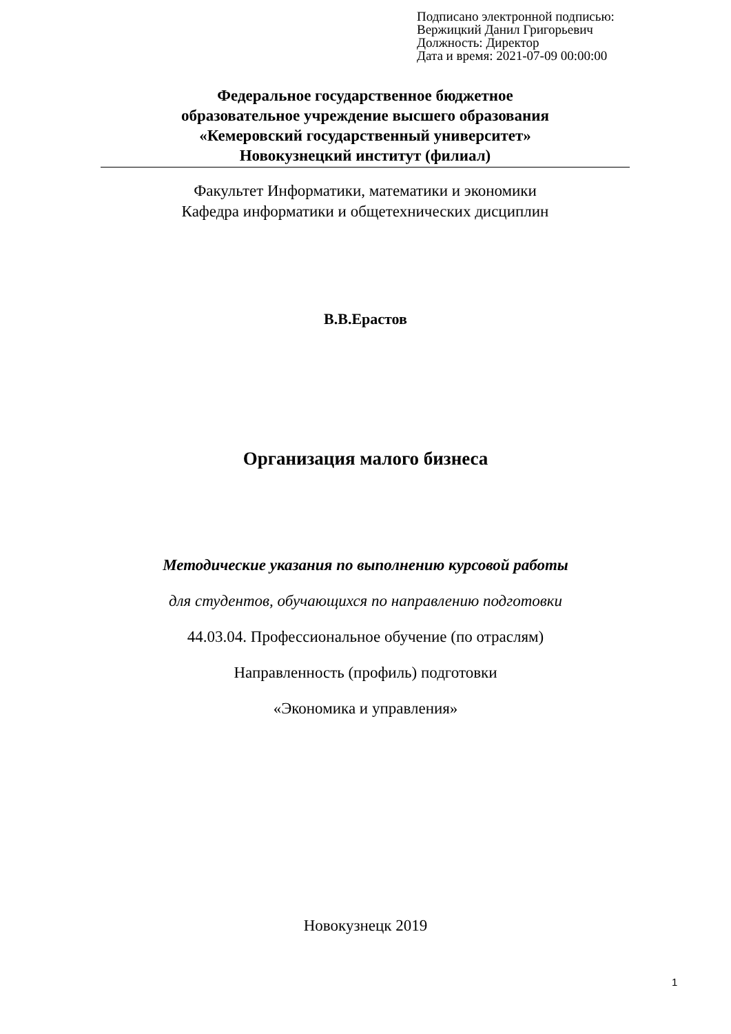Подписано электронной подписью:
Вержицкий Данил Григорьевич
Должность: Директор
Дата и время: 2021-07-09 00:00:00
Федеральное государственное бюджетное
образовательное учреждение высшего образования
«Кемеровский государственный университет»
Новокузнецкий институт (филиал)
Факультет Информатики, математики и экономики
Кафедра информатики и общетехнических дисциплин
В.В.Ерастов
Организация малого бизнеса
Методические указания по выполнению курсовой работы
для студентов, обучающихся по направлению подготовки
44.03.04. Профессиональное обучение (по отраслям)
Направленность (профиль) подготовки
«Экономика и управления»
Новокузнецк 2019
1